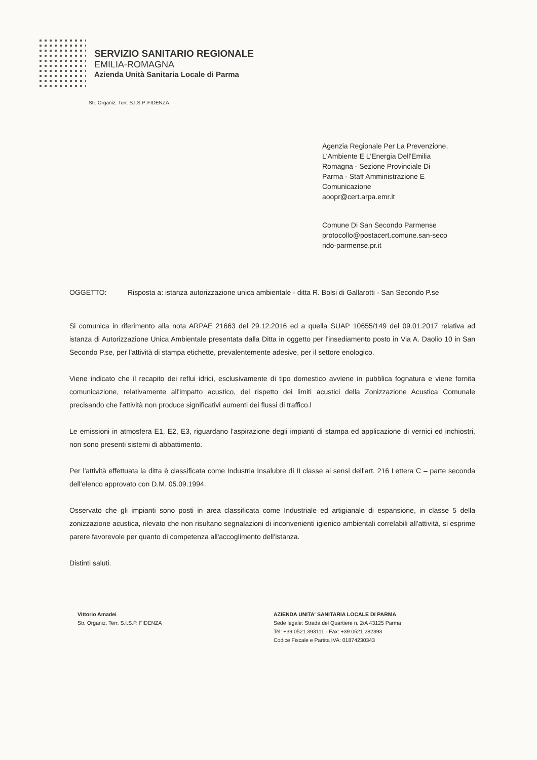SERVIZIO SANITARIO REGIONALE
EMILIA-ROMAGNA
Azienda Unità Sanitaria Locale di Parma
Str. Organiz. Terr. S.I.S.P. FIDENZA
Agenzia Regionale Per La Prevenzione,
L'Ambiente E L'Energia Dell'Emilia
Romagna - Sezione Provinciale Di
Parma - Staff Amministrazione E
Comunicazione
aoopr@cert.arpa.emr.it
Comune Di San Secondo Parmense
protocollo@postacert.comune.san-seco
ndo-parmense.pr.it
OGGETTO: Risposta a: istanza autorizzazione unica ambientale - ditta R. Bolsi di Gallarotti - San Secondo P.se
Si comunica in riferimento alla nota ARPAE 21663 del 29.12.2016 ed a quella SUAP 10655/149 del 09.01.2017 relativa ad istanza di Autorizzazione Unica Ambientale presentata dalla Ditta in oggetto per l'insediamento posto in Via A. Daolio 10 in San Secondo P.se, per l'attività di stampa etichette, prevalentemente adesive, per il settore enologico.
Viene indicato che il recapito dei reflui idrici, esclusivamente di tipo domestico avviene in pubblica fognatura e viene fornita comunicazione, relativamente all'impatto acustico, del rispetto dei limiti acustici della Zonizzazione Acustica Comunale precisando che l'attività non produce significativi aumenti dei flussi di traffico.l
Le emissioni in atmosfera E1, E2, E3, riguardano l'aspirazione degli impianti di stampa ed applicazione di vernici ed inchiostri, non sono presenti sistemi di abbattimento.
Per l'attività effettuata la ditta è classificata come Industria Insalubre di II classe ai sensi dell'art. 216 Lettera C – parte seconda dell'elenco approvato con D.M. 05.09.1994.
Osservato che gli impianti sono posti in area classificata come Industriale ed artigianale di espansione, in classe 5 della zonizzazione acustica, rilevato che non risultano segnalazioni di inconvenienti igienico ambientali correlabili all'attività, si esprime parere favorevole per quanto di competenza all'accoglimento dell'istanza.
Distinti saluti.
Vittorio Amadei
Str. Organiz. Terr. S.I.S.P. FIDENZA
AZIENDA UNITA' SANITARIA LOCALE DI PARMA
Sede legale: Strada del Quartiere n. 2/A 43125 Parma
Tel: +39 0521.393111 - Fax: +39 0521.282393
Codice Fiscale e Partita IVA: 01874230343